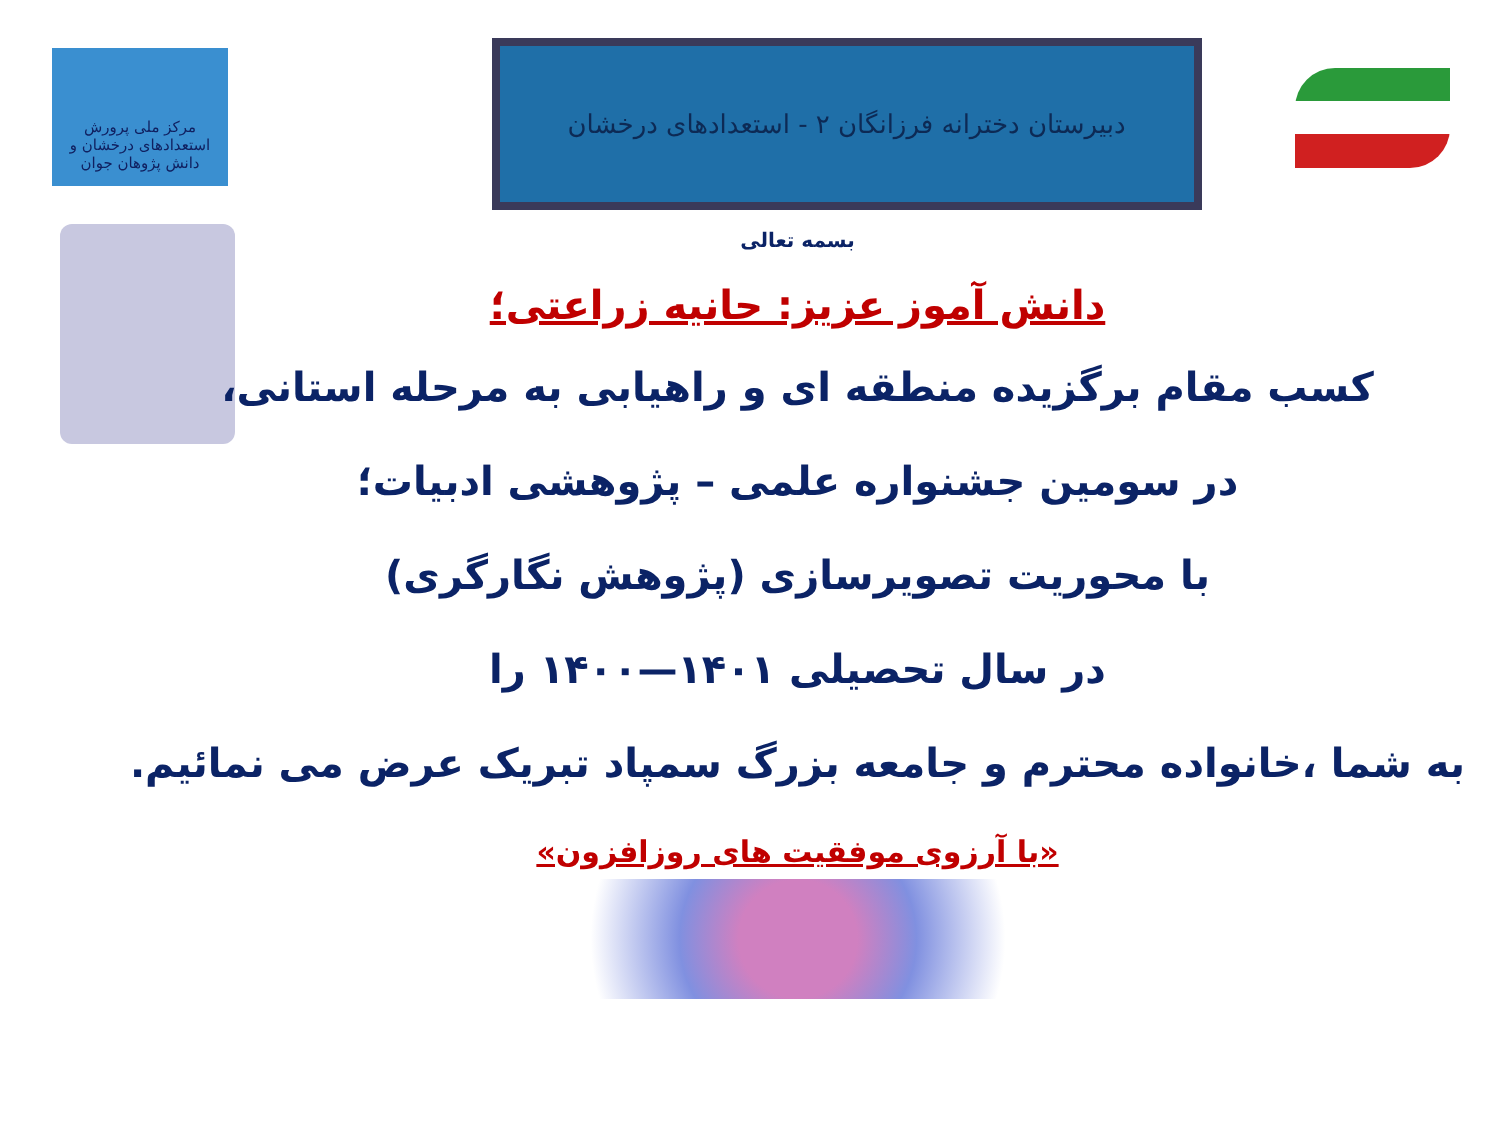مرکز ملی پرورش استعدادهای درخشان و دانش پژوهان جوان
دبیرستان دخترانه فرزانگان ۲ - استعدادهای درخشان
بسمه تعالی
دانش آموز عزیز: حانیه زراعتی؛
کسب مقام برگزیده منطقه ای و راهیابی به مرحله استانی،
در سومین جشنواره علمی – پژوهشی ادبیات؛
با محوریت تصویرسازی (پژوهش نگارگری)
در سال تحصیلی ۱۴۰۱—۱۴۰۰ را
به شما ،خانواده محترم و جامعه بزرگ سمپاد تبریک عرض می نمائیم.
«با آرزوی موفقیت های روزافزون»